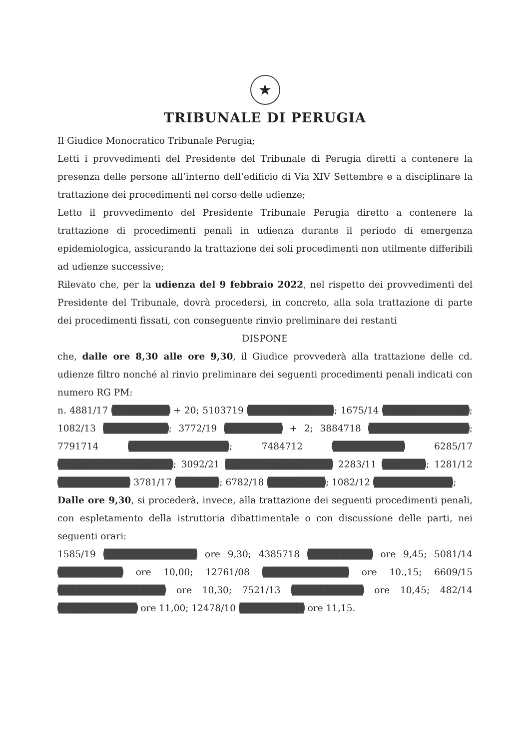★
TRIBUNALE DI PERUGIA
Il Giudice Monocratico Tribunale Perugia;
Letti i provvedimenti del Presidente del Tribunale di Perugia diretti a contenere la presenza delle persone all’interno dell’edificio di Via XIV Settembre e a disciplinare la trattazione dei procedimenti nel corso delle udienze;
Letto il provvedimento del Presidente Tribunale Perugia diretto a contenere la trattazione di procedimenti penali in udienza durante il periodo di emergenza epidemiologica, assicurando la trattazione dei soli procedimenti non utilmente differibili ad udienze successive;
Rilevato che, per la udienza del 9 febbraio 2022, nel rispetto dei provvedimenti del Presidente del Tribunale, dovrà procedersi, in concreto, alla sola trattazione di parte dei procedimenti fissati, con conseguente rinvio preliminare dei restanti
DISPONE
che, dalle ore 8,30 alle ore 9,30, il Giudice provvederà alla trattazione delle cd. udienze filtro nonché al rinvio preliminare dei seguenti procedimenti penali indicati con numero RG PM:
n. 4881/17 ████████ + 20; 5103719 ████████████; 1675/14 ████████████; 1082/13 █████████; 3772/19 ████████ + 2; 3884718 ██████████████; 7791714 ██████████████; 7484712 ██████████ 6285/17 ████████████████; 3092/21 ███████████████ 2283/11 ██████; 1281/12 ██████████ 3781/17 ██████; 6782/18 ████████; 1082/12 ███████████;
Dalle ore 9,30, si procederà, invece, alla trattazione dei seguenti procedimenti penali, con espletamento della istruttoria dibattimentale o con discussione delle parti, nei seguenti orari:
1585/19 █████████████ ore 9,30; 4385718 █████████ ore 9,45; 5081/14 █████████ ore 10,00; 12761/08 ████████████ ore 10.,15; 6609/15 ███████████████ ore 10,30; 7521/13 ██████████ ore 10,45; 482/14 ███████████ ore 11,00; 12478/10 █████████ ore 11,15.